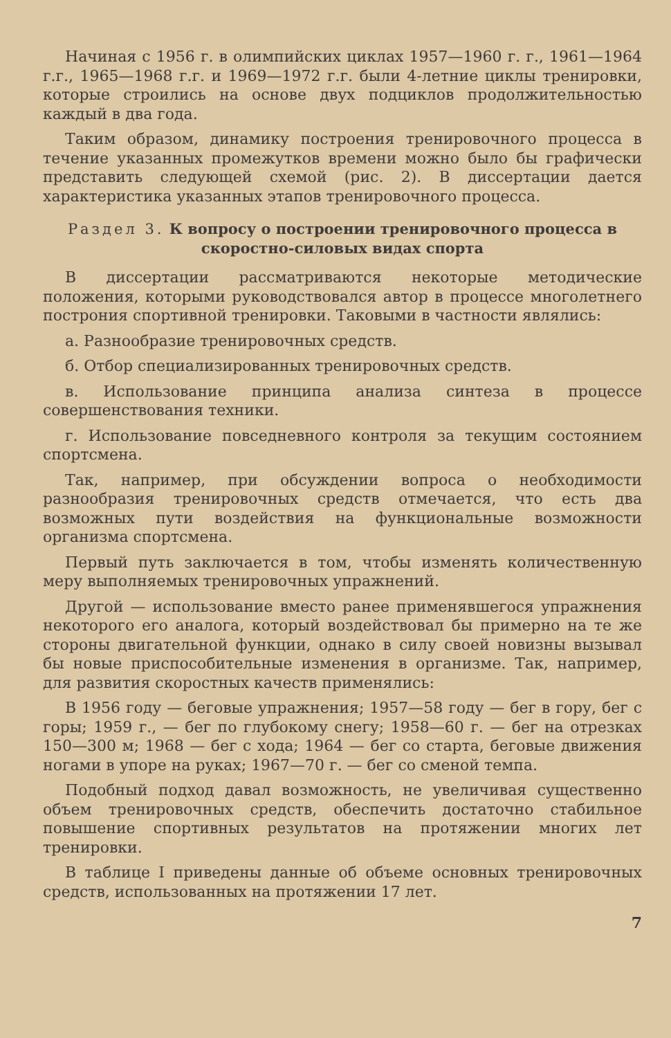Начиная с 1956 г. в олимпийских циклах 1957—1960 г. г., 1961—1964 г.г., 1965—1968 г.г. и 1969—1972 г.г. были 4-летние циклы тренировки, которые строились на основе двух подциклов продолжительностью каждый в два года.
Таким образом, динамику построения тренировочного процесса в течение указанных промежутков времени можно было бы графически представить следующей схемой (рис. 2). В диссертации дается характеристика указанных этапов тренировочного процесса.
Раздел 3. К вопросу о построении тренировочного процесса в скоростно-силовых видах спорта
В диссертации рассматриваются некоторые методические положения, которыми руководствовался автор в процессе многолетнего построния спортивной тренировки. Таковыми в частности являлись:
а. Разнообразие тренировочных средств.
б. Отбор специализированных тренировочных средств.
в. Использование принципа анализа синтеза в процессе совершенствования техники.
г. Использование повседневного контроля за текущим состоянием спортсмена.
Так, например, при обсуждении вопроса о необходимости разнообразия тренировочных средств отмечается, что есть два возможных пути воздействия на функциональные возможности организма спортсмена.
Первый путь заключается в том, чтобы изменять количественную меру выполняемых тренировочных упражнений.
Другой — использование вместо ранее применявшегося упражнения некоторого его аналога, который воздействовал бы примерно на те же стороны двигательной функции, однако в силу своей новизны вызывал бы новые приспособительные изменения в организме. Так, например, для развития скоростных качеств применялись:
В 1956 году — беговые упражнения; 1957—58 году — бег в гору, бег с горы; 1959 г., — бег по глубокому снегу; 1958—60 г. — бег на отрезках 150—300 м; 1968 — бег с хода; 1964 — бег со старта, беговые движения ногами в упоре на руках; 1967—70 г. — бег со сменой темпа.
Подобный подход давал возможность, не увеличивая существенно объем тренировочных средств, обеспечить достаточно стабильное повышение спортивных результатов на протяжении многих лет тренировки.
В таблице I приведены данные об объеме основных тренировочных средств, использованных на протяжении 17 лет.
7